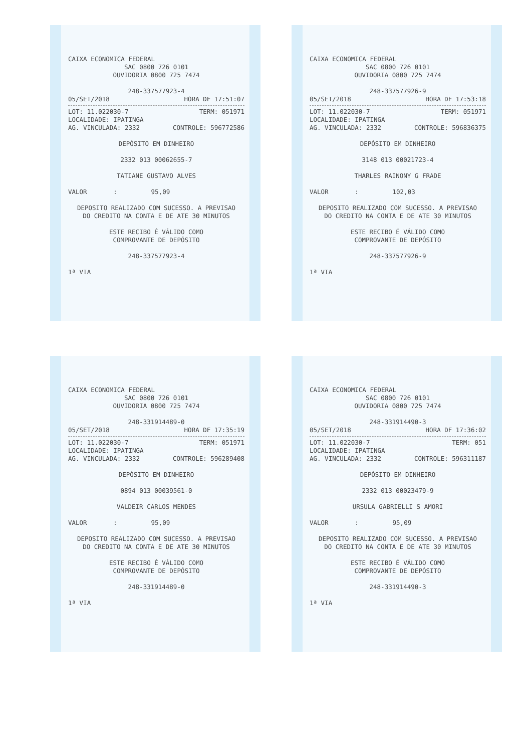CAIXA ECONOMICA FEDERAL
SAC 0800 726 0101
OUVIDORIA 0800 725 7474
248-337577923-4
05/SET/2018 HORA DF 17:51:07
LOT: 11.022030-7 TERM: 051971
LOCALIDADE: IPATINGA
AG. VINCULADA: 2332 CONTROLE: 596772586
DEPÓSITO EM DINHEIRO
2332 013 00062655-7
TATIANE GUSTAVO ALVES
VALOR : 95,09
DEPOSITO REALIZADO COM SUCESSO. A PREVISAO
DO CREDITO NA CONTA E DE ATE 30 MINUTOS
ESTE RECIBO É VÁLIDO COMO
COMPROVANTE DE DEPÓSITO
248-337577923-4
1ª VIA
CAIXA ECONOMICA FEDERAL
SAC 0800 726 0101
OUVIDORIA 0800 725 7474
248-337577926-9
05/SET/2018 HORA DF 17:53:18
LOT: 11.022030-7 TERM: 051971
LOCALIDADE: IPATINGA
AG. VINCULADA: 2332 CONTROLE: 596836375
DEPÓSITO EM DINHEIRO
3148 013 00021723-4
THARLES RAINONY G FRADE
VALOR : 102,03
DEPOSITO REALIZADO COM SUCESSO. A PREVISAO
DO CREDITO NA CONTA E DE ATE 30 MINUTOS
ESTE RECIBO É VÁLIDO COMO
COMPROVANTE DE DEPÓSITO
248-337577926-9
1ª VIA
CAIXA ECONOMICA FEDERAL
SAC 0800 726 0101
OUVIDORIA 0800 725 7474
248-331914489-0
05/SET/2018 HORA DF 17:35:19
LOT: 11.022030-7 TERM: 051971
LOCALIDADE: IPATINGA
AG. VINCULADA: 2332 CONTROLE: 596289408
DEPÓSITO EM DINHEIRO
0894 013 00039561-0
VALDEIR CARLOS MENDES
VALOR : 95,09
DEPOSITO REALIZADO COM SUCESSO. A PREVISAO
DO CREDITO NA CONTA E DE ATE 30 MINUTOS
ESTE RECIBO É VÁLIDO COMO
COMPROVANTE DE DEPÓSITO
248-331914489-0
1ª VIA
CAIXA ECONOMICA FEDERAL
SAC 0800 726 0101
OUVIDORIA 0800 725 7474
248-331914490-3
05/SET/2018 HORA DF 17:36:02
LOT: 11.022030-7 TERM: 051
LOCALIDADE: IPATINGA
AG. VINCULADA: 2332 CONTROLE: 596311187
DEPÓSITO EM DINHEIRO
2332 013 00023479-9
URSULA GABRIELLI S AMORI
VALOR : 95,09
DEPOSITO REALIZADO COM SUCESSO. A PREVISAO
DO CREDITO NA CONTA E DE ATE 30 MINUTOS
ESTE RECIBO É VÁLIDO COMO
COMPROVANTE DE DEPÓSITO
248-331914490-3
1ª VIA